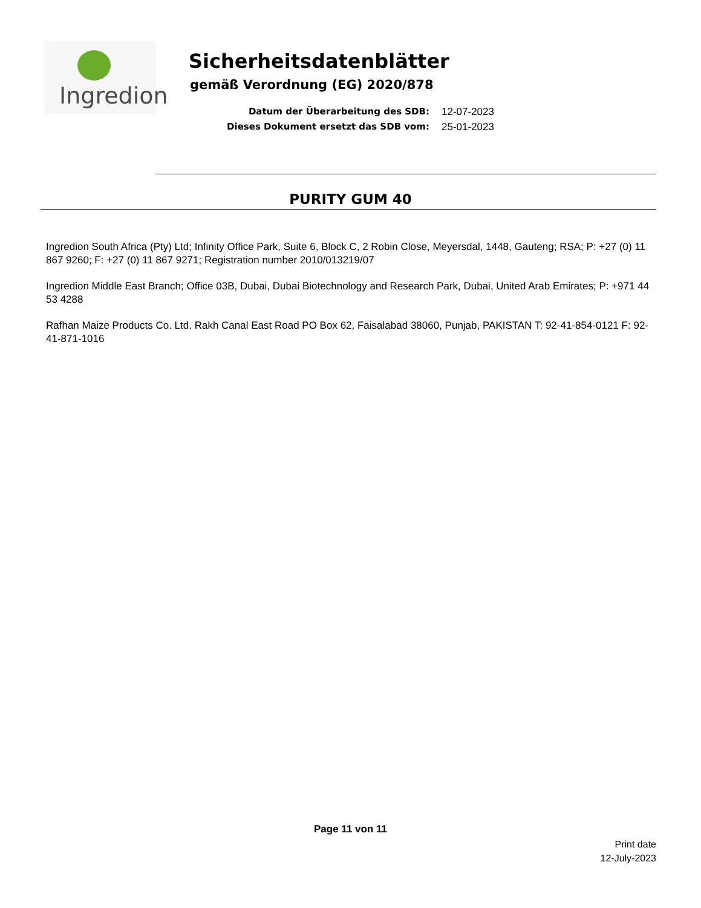Ingredion
Sicherheitsdatenblätter
gemäß Verordnung (EG) 2020/878
Datum der Überarbeitung des SDB: 12-07-2023
Dieses Dokument ersetzt das SDB vom: 25-01-2023
PURITY GUM 40
Ingredion South Africa (Pty) Ltd; Infinity Office Park, Suite 6, Block C, 2 Robin Close, Meyersdal, 1448, Gauteng; RSA; P: +27 (0) 11 867 9260; F: +27 (0) 11 867 9271; Registration number 2010/013219/07
Ingredion Middle East Branch; Office 03B, Dubai, Dubai Biotechnology and Research Park, Dubai, United Arab Emirates; P: +971 44 53 4288
Rafhan Maize Products Co. Ltd. Rakh Canal East Road PO Box 62, Faisalabad 38060, Punjab, PAKISTAN T: 92-41-854-0121 F: 92-41-871-1016
Page 11 von 11
Print date
12-July-2023